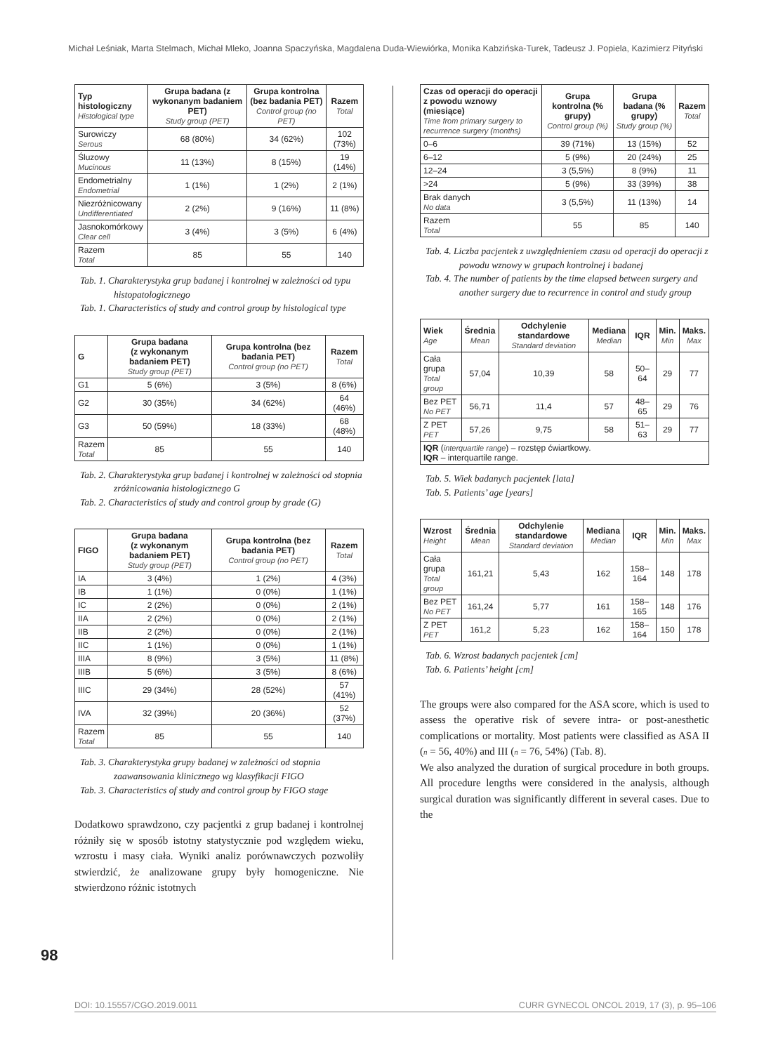Michał Leśniak, Marta Stelmach, Michał Mleko, Joanna Spaczyńska, Magdalena Duda-Wiewiórka, Monika Kabzińska-Turek, Tadeusz J. Popiela, Kazimierz Pityński
| Typ histologiczny Histological type | Grupa badana (z wykonanym badaniem PET) Study group (PET) | Grupa kontrolna (bez badania PET) Control group (no PET) | Razem Total |
| --- | --- | --- | --- |
| Surowiczy Serous | 68 (80%) | 34 (62%) | 102 (73%) |
| Śluzowy Mucinous | 11 (13%) | 8 (15%) | 19 (14%) |
| Endometrialny Endometrial | 1 (1%) | 1 (2%) | 2 (1%) |
| Niezróżnicowany Undifferentiated | 2 (2%) | 9 (16%) | 11 (8%) |
| Jasnokomórkowy Clear cell | 3 (4%) | 3 (5%) | 6 (4%) |
| Razem Total | 85 | 55 | 140 |
Tab. 1. Charakterystyka grup badanej i kontrolnej w zależności od typu histopatologicznego
Tab. 1. Characteristics of study and control group by histological type
| G | Grupa badana (z wykonanym badaniem PET) Study group (PET) | Grupa kontrolna (bez badania PET) Control group (no PET) | Razem Total |
| --- | --- | --- | --- |
| G1 | 5 (6%) | 3 (5%) | 8 (6%) |
| G2 | 30 (35%) | 34 (62%) | 64 (46%) |
| G3 | 50 (59%) | 18 (33%) | 68 (48%) |
| Razem Total | 85 | 55 | 140 |
Tab. 2. Charakterystyka grup badanej i kontrolnej w zależności od stopnia zróżnicowania histologicznego G
Tab. 2. Characteristics of study and control group by grade (G)
| FIGO | Grupa badana (z wykonanym badaniem PET) Study group (PET) | Grupa kontrolna (bez badania PET) Control group (no PET) | Razem Total |
| --- | --- | --- | --- |
| IA | 3 (4%) | 1 (2%) | 4 (3%) |
| IB | 1 (1%) | 0 (0%) | 1 (1%) |
| IC | 2 (2%) | 0 (0%) | 2 (1%) |
| IIA | 2 (2%) | 0 (0%) | 2 (1%) |
| IIB | 2 (2%) | 0 (0%) | 2 (1%) |
| IIC | 1 (1%) | 0 (0%) | 1 (1%) |
| IIIA | 8 (9%) | 3 (5%) | 11 (8%) |
| IIIB | 5 (6%) | 3 (5%) | 8 (6%) |
| IIIC | 29 (34%) | 28 (52%) | 57 (41%) |
| IVA | 32 (39%) | 20 (36%) | 52 (37%) |
| Razem Total | 85 | 55 | 140 |
Tab. 3. Charakterystyka grupy badanej w zależności od stopnia zaawansowania klinicznego wg klasyfikacji FIGO
Tab. 3. Characteristics of study and control group by FIGO stage
Dodatkowo sprawdzono, czy pacjentki z grup badanej i kontrolnej różniły się w sposób istotny statystycznie pod względem wieku, wzrostu i masy ciała. Wyniki analiz porównawczych pozwoliły stwierdzić, że analizowane grupy były homogeniczne. Nie stwierdzono różnic istotnych
| Czas od operacji do operacji z powodu wznowy (miesiące) Time from primary surgery to recurrence surgery (months) | Grupa kontrolna (% grupy) Control group (%) | Grupa badana (% grupy) Study group (%) | Razem Total |
| --- | --- | --- | --- |
| 0–6 | 39 (71%) | 13 (15%) | 52 |
| 6–12 | 5 (9%) | 20 (24%) | 25 |
| 12–24 | 3 (5,5%) | 8 (9%) | 11 |
| >24 | 5 (9%) | 33 (39%) | 38 |
| Brak danych No data | 3 (5,5%) | 11 (13%) | 14 |
| Razem Total | 55 | 85 | 140 |
Tab. 4. Liczba pacjentek z uwzględnieniem czasu od operacji do operacji z powodu wznowy w grupach kontrolnej i badanej
Tab. 4. The number of patients by the time elapsed between surgery and another surgery due to recurrence in control and study group
| Wiek Age | Średnia Mean | Odchylenie standardowe Standard deviation | Mediana Median | IQR | Min. Min | Maks. Max |
| --- | --- | --- | --- | --- | --- | --- |
| Cała grupa Total group | 57,04 | 10,39 | 58 | 50–64 | 29 | 77 |
| Bez PET No PET | 56,71 | 11,4 | 57 | 48–65 | 29 | 76 |
| Z PET PET | 57,26 | 9,75 | 58 | 51–63 | 29 | 77 |
| IQR ( interquartile range ) – rozstęp ćwiartkowy. IQR – interquartile range. | | | | | | |
Tab. 5. Wiek badanych pacjentek [lata]
Tab. 5. Patients’ age [years]
| Wzrost Height | Średnia Mean | Odchylenie standardowe Standard deviation | Mediana Median | IQR | Min. Min | Maks. Max |
| --- | --- | --- | --- | --- | --- | --- |
| Cała grupa Total group | 161,21 | 5,43 | 162 | 158–164 | 148 | 178 |
| Bez PET No PET | 161,24 | 5,77 | 161 | 158–165 | 148 | 176 |
| Z PET PET | 161,2 | 5,23 | 162 | 158–164 | 150 | 178 |
Tab. 6. Wzrost badanych pacjentek [cm]
Tab. 6. Patients’ height [cm]
The groups were also compared for the ASA score, which is used to assess the operative risk of severe intra- or post-anesthetic complications or mortality. Most patients were classified as ASA II (n = 56, 40%) and III (n = 76, 54%) (Tab. 8).
We also analyzed the duration of surgical procedure in both groups. All procedure lengths were considered in the analysis, although surgical duration was significantly different in several cases. Due to the
98
DOI: 10.15557/CGO.2019.0011 CURR GYNECOL ONCOL 2019, 17 (3), p. 95–106